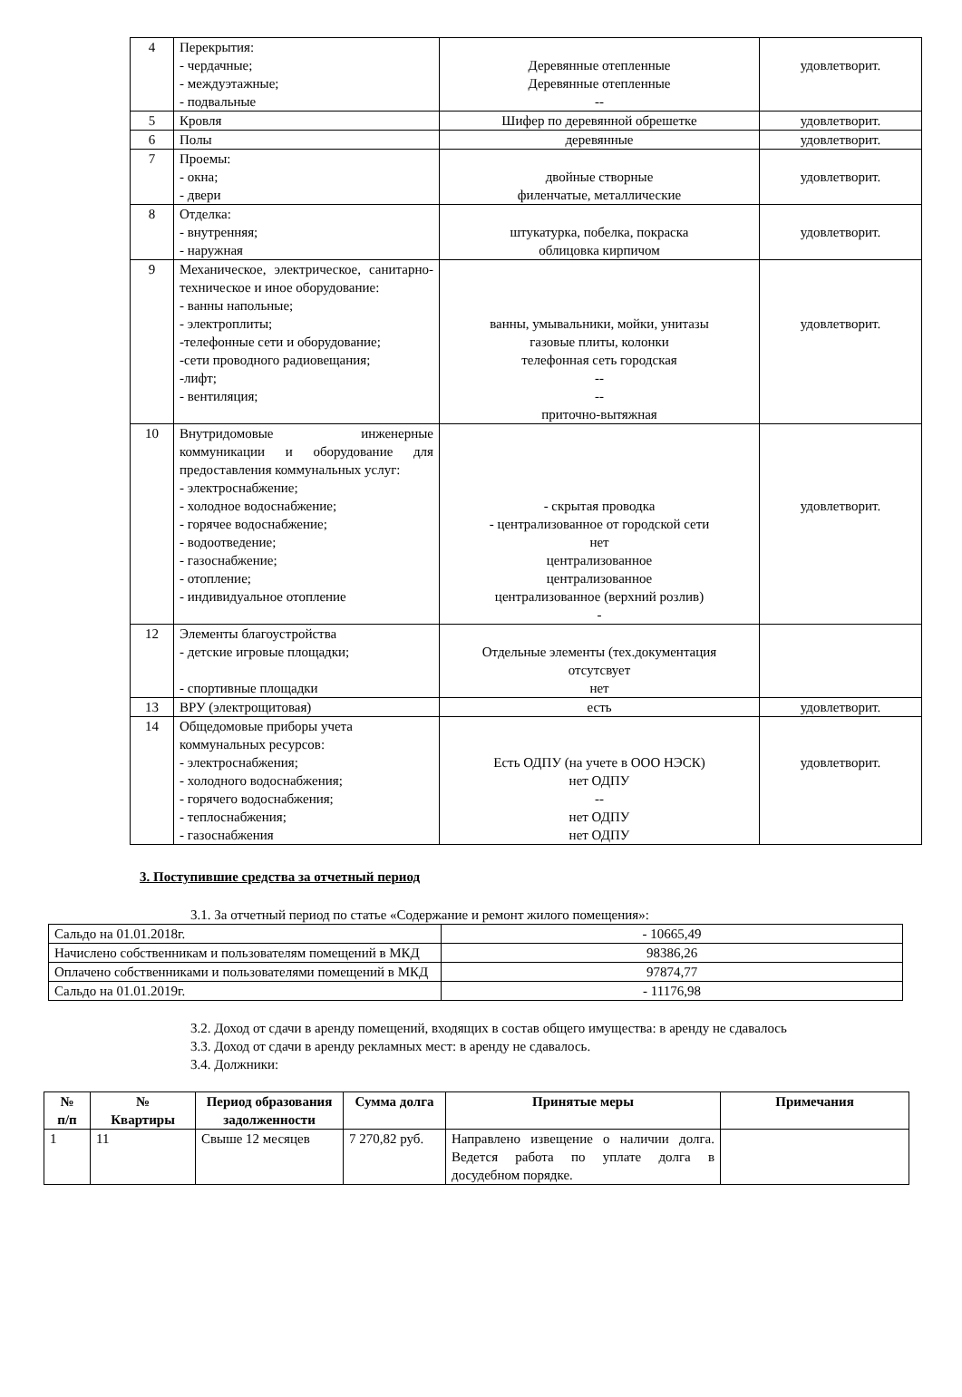| 4 | Перекрытия: - чердачные; - междуэтажные; - подвальные | Деревянные отепленные Деревянные отепленные -- | удовлетворит. |
| 5 | Кровля | Шифер по деревянной обрешетке | удовлетворит. |
| 6 | Полы | деревянные | удовлетворит. |
| 7 | Проемы: - окна; - двери | двойные створные филенчатые, металлические | удовлетворит. |
| 8 | Отделка: - внутренняя; - наружная | штукатурка, побелка, покраска облицовка кирпичом | удовлетворит. |
| 9 | Механическое, электрическое, санитарно- техническое и иное оборудование: - ванны напольные; - электроплиты; -телефонные сети и оборудование; -сети проводного радиовещания; -лифт; - вентиляция; | ванны, умывальники, мойки, унитазы газовые плиты, колонки телефонная сеть городская -- -- приточно-вытяжная | удовлетворит. |
| 10 | Внутридомовые инженерные коммуникации и оборудование для предоставления коммунальных услуг: - электроснабжение; - холодное водоснабжение; - горячее водоснабжение; - водоотведение; - газоснабжение; - отопление; - индивидуальное отопление | - скрытая проводка - централизованное от городской сети нет централизованное централизованное централизованное (верхний розлив) - | удовлетворит. |
| 12 | Элементы благоустройства - детские игровые площадки; - спортивные площадки | Отдельные элементы (тех.документация отсутсвует нет | |
| 13 | ВРУ (электрощитовая) | есть | удовлетворит. |
| 14 | Общедомовые приборы учета коммунальных ресурсов: - электроснабжения; - холодного водоснабжения; - горячего водоснабжения; - теплоснабжения; - газоснабжения | Есть ОДПУ (на учете в ООО НЭСК) нет ОДПУ -- нет ОДПУ нет ОДПУ | удовлетворит. |
3. Поступившие средства за отчетный период
3.1. За отчетный период по статье «Содержание и ремонт жилого помещения»:
| Сальдо на 01.01.2018г. | - 10665,49 |
| Начислено собственникам и пользователям помещений в МКД | 98386,26 |
| Оплачено собственниками и пользователями помещений в МКД | 97874,77 |
| Сальдо на 01.01.2019г. | - 11176,98 |
3.2. Доход от сдачи в аренду помещений, входящих в состав общего имущества: в аренду не сдавалось
3.3. Доход от сдачи в аренду рекламных мест: в аренду не сдавалось.
3.4. Должники:
| № п/п | № Квартиры | Период образования задолженности | Сумма долга | Принятые меры | Примечания |
| --- | --- | --- | --- | --- | --- |
| 1 | 11 | Свыше 12 месяцев | 7 270,82 руб. | Направлено извещение о наличии долга. Ведется работа по уплате долга в досудебном порядке. | |